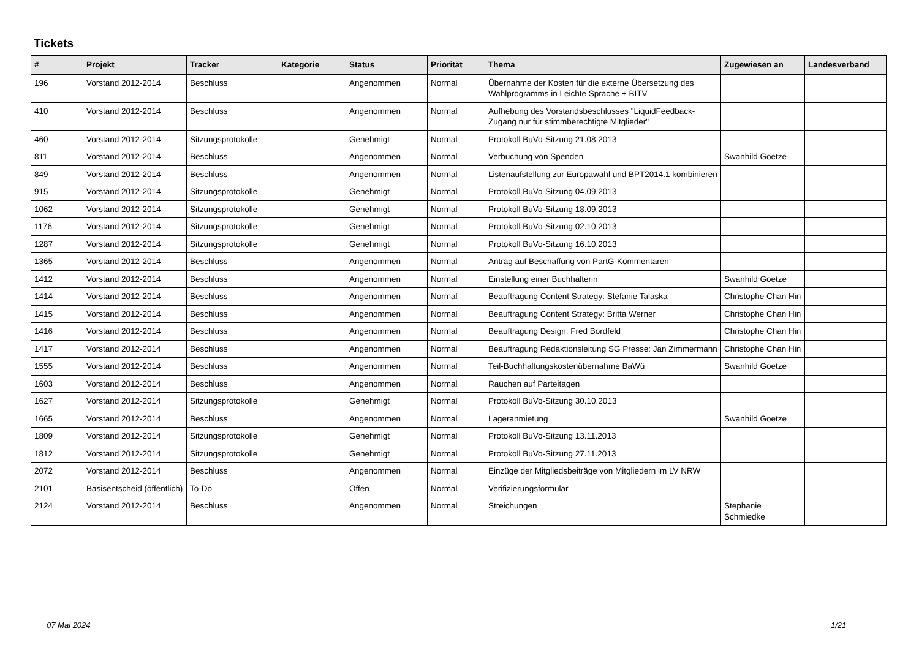Tickets
| # | Projekt | Tracker | Kategorie | Status | Priorität | Thema | Zugewiesen an | Landesverband |
| --- | --- | --- | --- | --- | --- | --- | --- | --- |
| 196 | Vorstand 2012-2014 | Beschluss | | Angenommen | Normal | Übernahme der Kosten für die externe Übersetzung des Wahlprogramms in Leichte Sprache + BITV | | |
| 410 | Vorstand 2012-2014 | Beschluss | | Angenommen | Normal | Aufhebung des Vorstandsbeschlusses "LiquidFeedback-Zugang nur für stimmberechtigte Mitglieder" | | |
| 460 | Vorstand 2012-2014 | Sitzungsprotokolle | | Genehmigt | Normal | Protokoll BuVo-Sitzung 21.08.2013 | | |
| 811 | Vorstand 2012-2014 | Beschluss | | Angenommen | Normal | Verbuchung von Spenden | Swanhild Goetze | |
| 849 | Vorstand 2012-2014 | Beschluss | | Angenommen | Normal | Listenaufstellung zur Europawahl und BPT2014.1 kombinieren | | |
| 915 | Vorstand 2012-2014 | Sitzungsprotokolle | | Genehmigt | Normal | Protokoll BuVo-Sitzung 04.09.2013 | | |
| 1062 | Vorstand 2012-2014 | Sitzungsprotokolle | | Genehmigt | Normal | Protokoll BuVo-Sitzung 18.09.2013 | | |
| 1176 | Vorstand 2012-2014 | Sitzungsprotokolle | | Genehmigt | Normal | Protokoll BuVo-Sitzung 02.10.2013 | | |
| 1287 | Vorstand 2012-2014 | Sitzungsprotokolle | | Genehmigt | Normal | Protokoll BuVo-Sitzung 16.10.2013 | | |
| 1365 | Vorstand 2012-2014 | Beschluss | | Angenommen | Normal | Antrag auf Beschaffung von PartG-Kommentaren | | |
| 1412 | Vorstand 2012-2014 | Beschluss | | Angenommen | Normal | Einstellung einer Buchhalterin | Swanhild Goetze | |
| 1414 | Vorstand 2012-2014 | Beschluss | | Angenommen | Normal | Beauftragung Content Strategy: Stefanie Talaska | Christophe Chan Hin | |
| 1415 | Vorstand 2012-2014 | Beschluss | | Angenommen | Normal | Beauftragung Content Strategy: Britta Werner | Christophe Chan Hin | |
| 1416 | Vorstand 2012-2014 | Beschluss | | Angenommen | Normal | Beauftragung Design: Fred Bordfeld | Christophe Chan Hin | |
| 1417 | Vorstand 2012-2014 | Beschluss | | Angenommen | Normal | Beauftragung Redaktionsleitung SG Presse: Jan Zimmermann | Christophe Chan Hin | |
| 1555 | Vorstand 2012-2014 | Beschluss | | Angenommen | Normal | Teil-Buchhaltungskostenübernahme BaWü | Swanhild Goetze | |
| 1603 | Vorstand 2012-2014 | Beschluss | | Angenommen | Normal | Rauchen auf Parteitagen | | |
| 1627 | Vorstand 2012-2014 | Sitzungsprotokolle | | Genehmigt | Normal | Protokoll BuVo-Sitzung 30.10.2013 | | |
| 1665 | Vorstand 2012-2014 | Beschluss | | Angenommen | Normal | Lageranmietung | Swanhild Goetze | |
| 1809 | Vorstand 2012-2014 | Sitzungsprotokolle | | Genehmigt | Normal | Protokoll BuVo-Sitzung 13.11.2013 | | |
| 1812 | Vorstand 2012-2014 | Sitzungsprotokolle | | Genehmigt | Normal | Protokoll BuVo-Sitzung 27.11.2013 | | |
| 2072 | Vorstand 2012-2014 | Beschluss | | Angenommen | Normal | Einzüge der Mitgliedsbeiträge von Mitgliedern im LV NRW | | |
| 2101 | Basisentscheid (öffentlich) | To-Do | | Offen | Normal | Verifizierungsformular | | |
| 2124 | Vorstand 2012-2014 | Beschluss | | Angenommen | Normal | Streichungen | Stephanie Schmiedke | |
07 Mai 2024 1/21